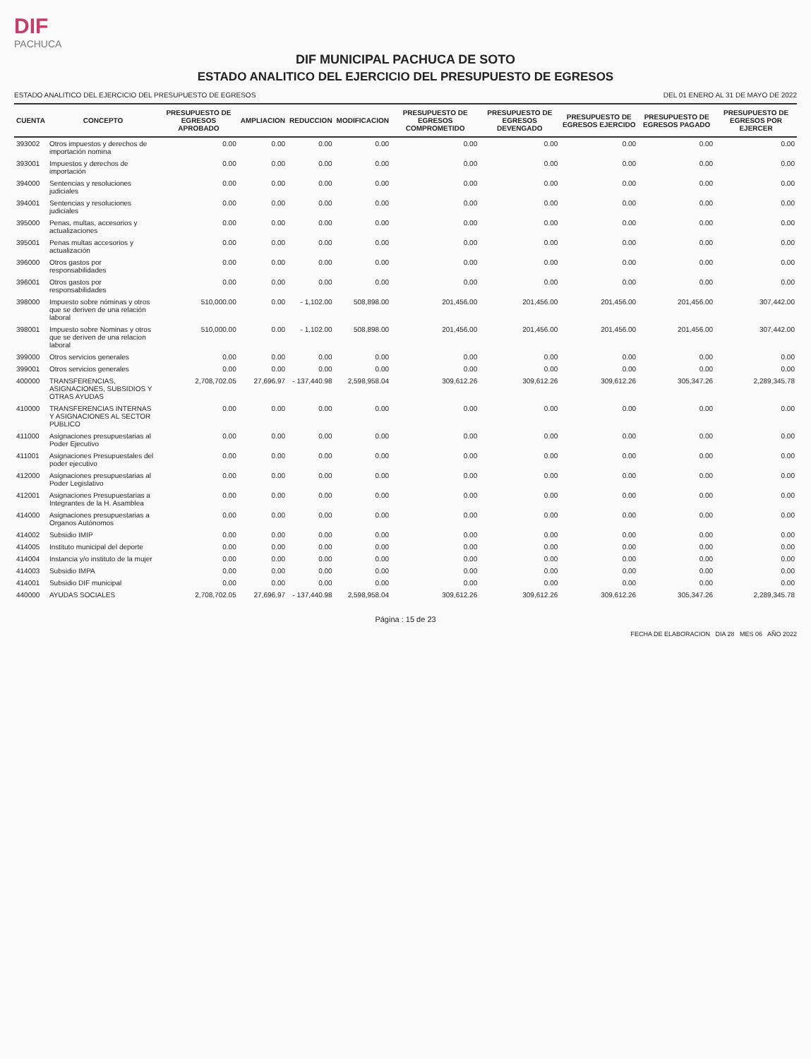DIF
PACHUCA
DIF MUNICIPAL PACHUCA DE SOTO
ESTADO ANALITICO DEL EJERCICIO DEL PRESUPUESTO DE EGRESOS
ESTADO ANALITICO DEL EJERCICIO DEL PRESUPUESTO DE EGRESOS DEL 01 ENERO AL 31 DE MAYO DE 2022
| CUENTA | CONCEPTO | PRESUPUESTO DE EGRESOS APROBADO | AMPLIACION | REDUCCION | MODIFICACION | PRESUPUESTO DE EGRESOS COMPROMETIDO | PRESUPUESTO DE EGRESOS DEVENGADO | PRESUPUESTO DE EGRESOS EJERCIDO | PRESUPUESTO DE EGRESOS PAGADO | PRESUPUESTO DE EGRESOS POR EJERCER |
| --- | --- | --- | --- | --- | --- | --- | --- | --- | --- | --- |
| 393002 | Otros impuestos y derechos de importación nomina | 0.00 | 0.00 | 0.00 | 0.00 | 0.00 | 0.00 | 0.00 | 0.00 | 0.00 |
| 393001 | Impuestos y derechos de importación | 0.00 | 0.00 | 0.00 | 0.00 | 0.00 | 0.00 | 0.00 | 0.00 | 0.00 |
| 394000 | Sentencias y resoluciones judiciales | 0.00 | 0.00 | 0.00 | 0.00 | 0.00 | 0.00 | 0.00 | 0.00 | 0.00 |
| 394001 | Sentencias y resoluciones judiciales | 0.00 | 0.00 | 0.00 | 0.00 | 0.00 | 0.00 | 0.00 | 0.00 | 0.00 |
| 395000 | Penas, multas, accesorios y actualizaciones | 0.00 | 0.00 | 0.00 | 0.00 | 0.00 | 0.00 | 0.00 | 0.00 | 0.00 |
| 395001 | Penas multas accesorios y actualización | 0.00 | 0.00 | 0.00 | 0.00 | 0.00 | 0.00 | 0.00 | 0.00 | 0.00 |
| 396000 | Otros gastos por responsabilidades | 0.00 | 0.00 | 0.00 | 0.00 | 0.00 | 0.00 | 0.00 | 0.00 | 0.00 |
| 396001 | Otros gastos por responsabilidades | 0.00 | 0.00 | 0.00 | 0.00 | 0.00 | 0.00 | 0.00 | 0.00 | 0.00 |
| 398000 | Impuesto sobre nóminas y otros que se deriven de una relación laboral | 510,000.00 | 0.00 | - 1,102.00 | 508,898.00 | 201,456.00 | 201,456.00 | 201,456.00 | 201,456.00 | 307,442.00 |
| 398001 | Impuesto sobre Nominas y otros que se deriven de una relacion laboral | 510,000.00 | 0.00 | - 1,102.00 | 508,898.00 | 201,456.00 | 201,456.00 | 201,456.00 | 201,456.00 | 307,442.00 |
| 399000 | Otros servicios generales | 0.00 | 0.00 | 0.00 | 0.00 | 0.00 | 0.00 | 0.00 | 0.00 | 0.00 |
| 399001 | Otros servicios generales | 0.00 | 0.00 | 0.00 | 0.00 | 0.00 | 0.00 | 0.00 | 0.00 | 0.00 |
| 400000 | TRANSFERENCIAS, ASIGNACIONES, SUBSIDIOS Y OTRAS AYUDAS | 2,708,702.05 | 27,696.97 | - 137,440.98 | 2,598,958.04 | 309,612.26 | 309,612.26 | 309,612.26 | 305,347.26 | 2,289,345.78 |
| 410000 | TRANSFERENCIAS INTERNAS Y ASIGNACIONES AL SECTOR PUBLICO | 0.00 | 0.00 | 0.00 | 0.00 | 0.00 | 0.00 | 0.00 | 0.00 | 0.00 |
| 411000 | Asignaciones presupuestarias al Poder Ejecutivo | 0.00 | 0.00 | 0.00 | 0.00 | 0.00 | 0.00 | 0.00 | 0.00 | 0.00 |
| 411001 | Asignaciones Presupuestales del poder ejecutivo | 0.00 | 0.00 | 0.00 | 0.00 | 0.00 | 0.00 | 0.00 | 0.00 | 0.00 |
| 412000 | Asignaciones presupuestarias al Poder Legislativo | 0.00 | 0.00 | 0.00 | 0.00 | 0.00 | 0.00 | 0.00 | 0.00 | 0.00 |
| 412001 | Asignaciones Presupuestarias a Integrantes de la H. Asamblea | 0.00 | 0.00 | 0.00 | 0.00 | 0.00 | 0.00 | 0.00 | 0.00 | 0.00 |
| 414000 | Asignaciones presupuestarias a Organos Autónomos | 0.00 | 0.00 | 0.00 | 0.00 | 0.00 | 0.00 | 0.00 | 0.00 | 0.00 |
| 414002 | Subsidio IMIP | 0.00 | 0.00 | 0.00 | 0.00 | 0.00 | 0.00 | 0.00 | 0.00 | 0.00 |
| 414005 | Instituto municipal del deporte | 0.00 | 0.00 | 0.00 | 0.00 | 0.00 | 0.00 | 0.00 | 0.00 | 0.00 |
| 414004 | Instancia y/o instituto de la mujer | 0.00 | 0.00 | 0.00 | 0.00 | 0.00 | 0.00 | 0.00 | 0.00 | 0.00 |
| 414003 | Subsidio IMPA | 0.00 | 0.00 | 0.00 | 0.00 | 0.00 | 0.00 | 0.00 | 0.00 | 0.00 |
| 414001 | Subsidio DIF municipal | 0.00 | 0.00 | 0.00 | 0.00 | 0.00 | 0.00 | 0.00 | 0.00 | 0.00 |
| 440000 | AYUDAS SOCIALES | 2,708,702.05 | 27,696.97 | - 137,440.98 | 2,598,958.04 | 309,612.26 | 309,612.26 | 309,612.26 | 305,347.26 | 2,289,345.78 |
Página : 15 de 23
FECHA DE ELABORACION DIA 28 MES 06 AÑO 2022